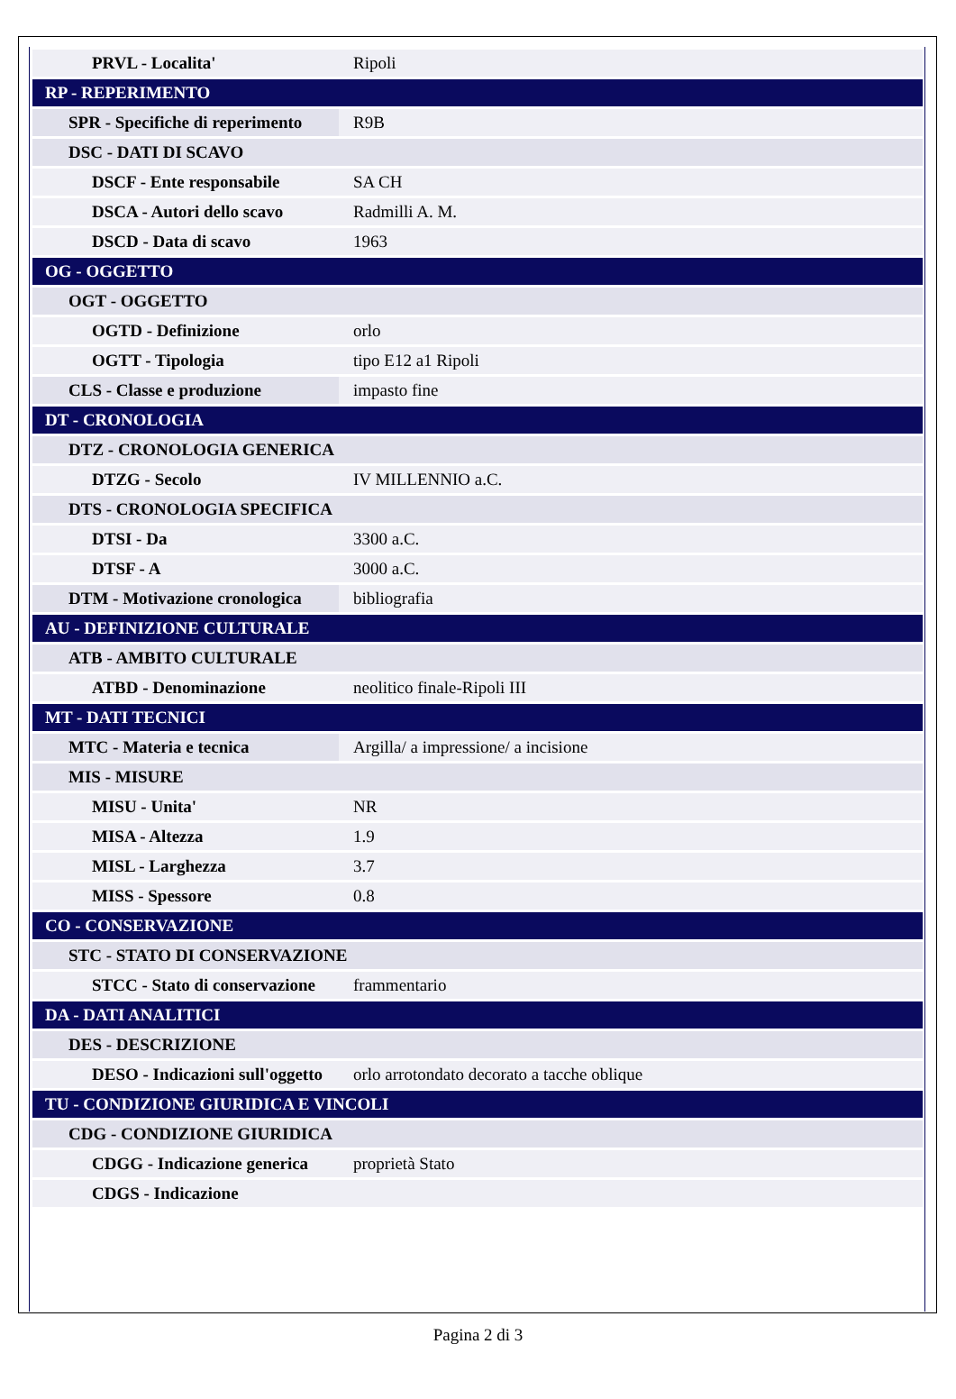| PRVL - Localita' | Ripoli |
| RP - REPERIMENTO | |
| SPR - Specifiche di reperimento | R9B |
| DSC - DATI DI SCAVO | |
| DSCF - Ente responsabile | SA CH |
| DSCA - Autori dello scavo | Radmilli A. M. |
| DSCD - Data di scavo | 1963 |
| OG - OGGETTO | |
| OGT - OGGETTO | |
| OGTD - Definizione | orlo |
| OGTT - Tipologia | tipo E12 a1 Ripoli |
| CLS - Classe e produzione | impasto fine |
| DT - CRONOLOGIA | |
| DTZ - CRONOLOGIA GENERICA | |
| DTZG - Secolo | IV MILLENNIO a.C. |
| DTS - CRONOLOGIA SPECIFICA | |
| DTSI - Da | 3300 a.C. |
| DTSF - A | 3000 a.C. |
| DTM - Motivazione cronologica | bibliografia |
| AU - DEFINIZIONE CULTURALE | |
| ATB - AMBITO CULTURALE | |
| ATBD - Denominazione | neolitico finale-Ripoli III |
| MT - DATI TECNICI | |
| MTC - Materia e tecnica | Argilla/ a impressione/ a incisione |
| MIS - MISURE | |
| MISU - Unita' | NR |
| MISA - Altezza | 1.9 |
| MISL - Larghezza | 3.7 |
| MISS - Spessore | 0.8 |
| CO - CONSERVAZIONE | |
| STC - STATO DI CONSERVAZIONE | |
| STCC - Stato di conservazione | frammentario |
| DA - DATI ANALITICI | |
| DES - DESCRIZIONE | |
| DESO - Indicazioni sull'oggetto | orlo arrotondato decorato a tacche oblique |
| TU - CONDIZIONE GIURIDICA E VINCOLI | |
| CDG - CONDIZIONE GIURIDICA | |
| CDGG - Indicazione generica | proprietà Stato |
| CDGS - Indicazione | |
Pagina 2 di 3